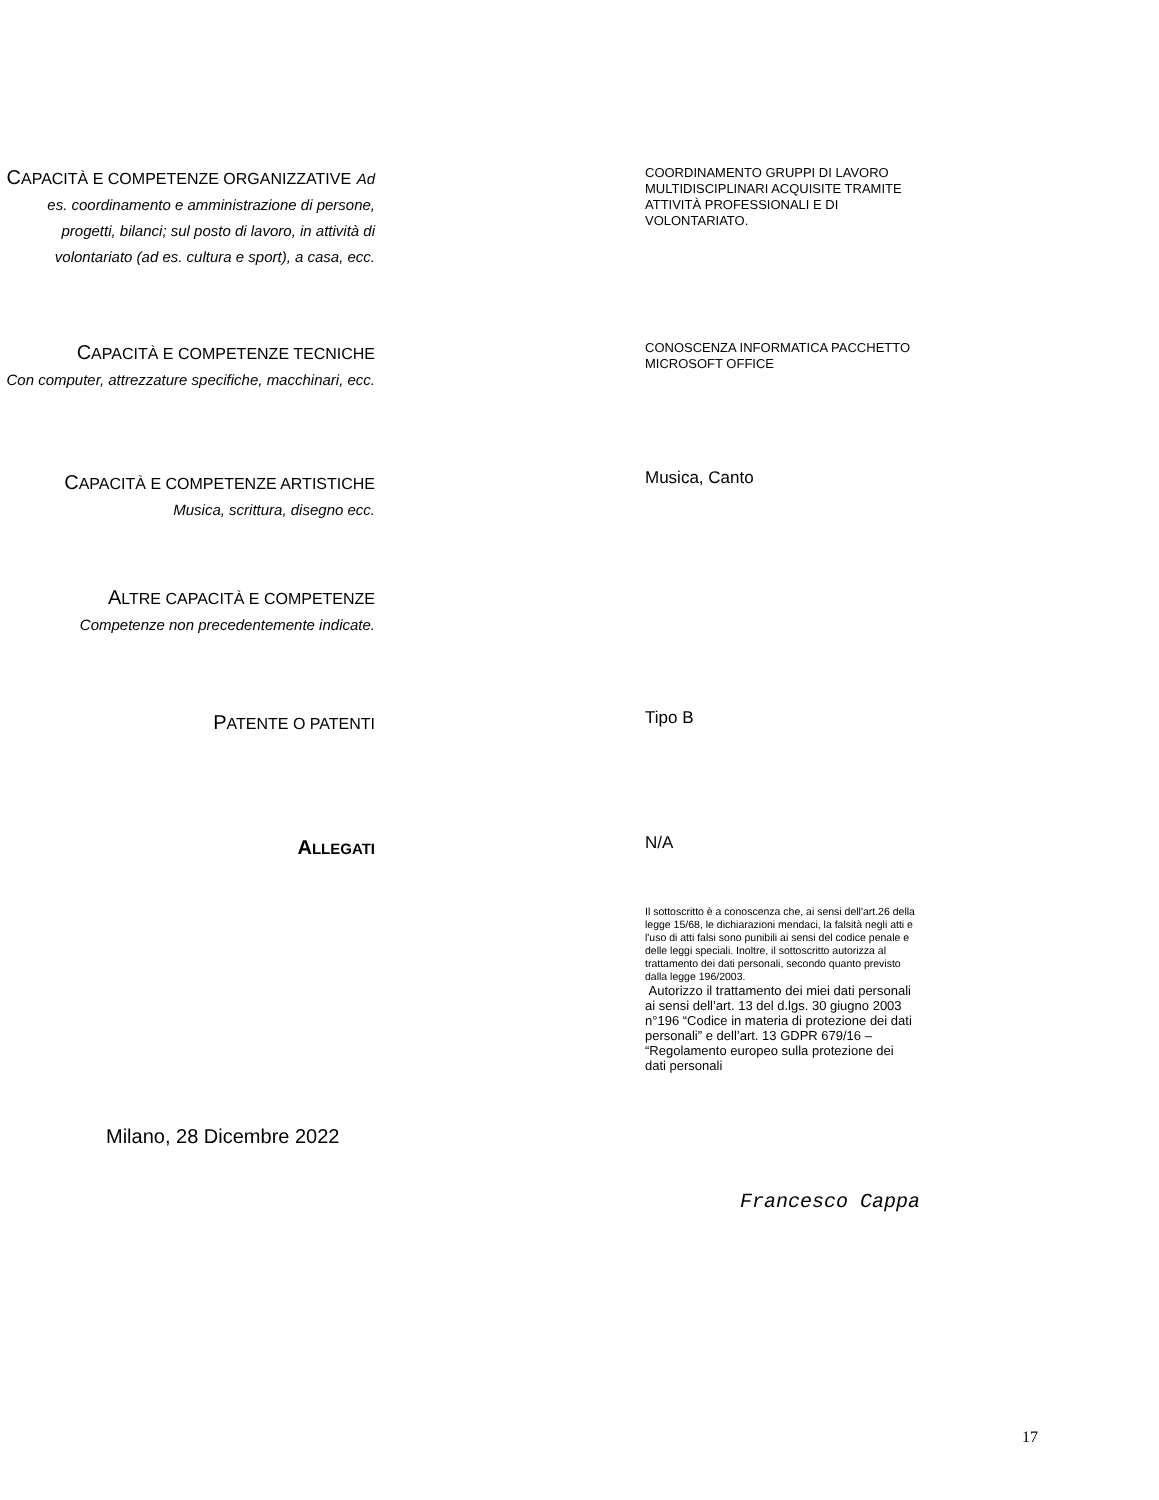CAPACITÀ E COMPETENZE ORGANIZZATIVE Ad es. coordinamento e amministrazione di persone, progetti, bilanci; sul posto di lavoro, in attività di volontariato (ad es. cultura e sport), a casa, ecc.
COORDINAMENTO GRUPPI DI LAVORO MULTIDISCIPLINARI ACQUISITE TRAMITE ATTIVITÀ PROFESSIONALI E DI VOLONTARIATO.
CAPACITÀ E COMPETENZE TECNICHE
Con computer, attrezzature specifiche, macchinari, ecc.
CONOSCENZA INFORMATICA PACCHETTO MICROSOFT OFFICE
CAPACITÀ E COMPETENZE ARTISTICHE
Musica, scrittura, disegno ecc.
Musica, Canto
ALTRE CAPACITÀ E COMPETENZE
Competenze non precedentemente indicate.
PATENTE O PATENTI
Tipo B
ALLEGATI
N/A
Il sottoscritto è a conoscenza che, ai sensi dell'art.26 della legge 15/68, le dichiarazioni mendaci, la falsità negli atti e l'uso di atti falsi sono punibili ai sensi del codice penale e delle leggi speciali. Inoltre, il sottoscritto autorizza al trattamento dei dati personali, secondo quanto previsto dalla legge 196/2003.
Autorizzo il trattamento dei miei dati personali ai sensi dell’art. 13 del d.lgs. 30 giugno 2003 n°196 “Codice in materia di protezione dei dati personali” e dell’art. 13 GDPR 679/16 – “Regolamento europeo sulla protezione dei dati personali
Milano, 28 Dicembre 2022
Francesco Cappa
17